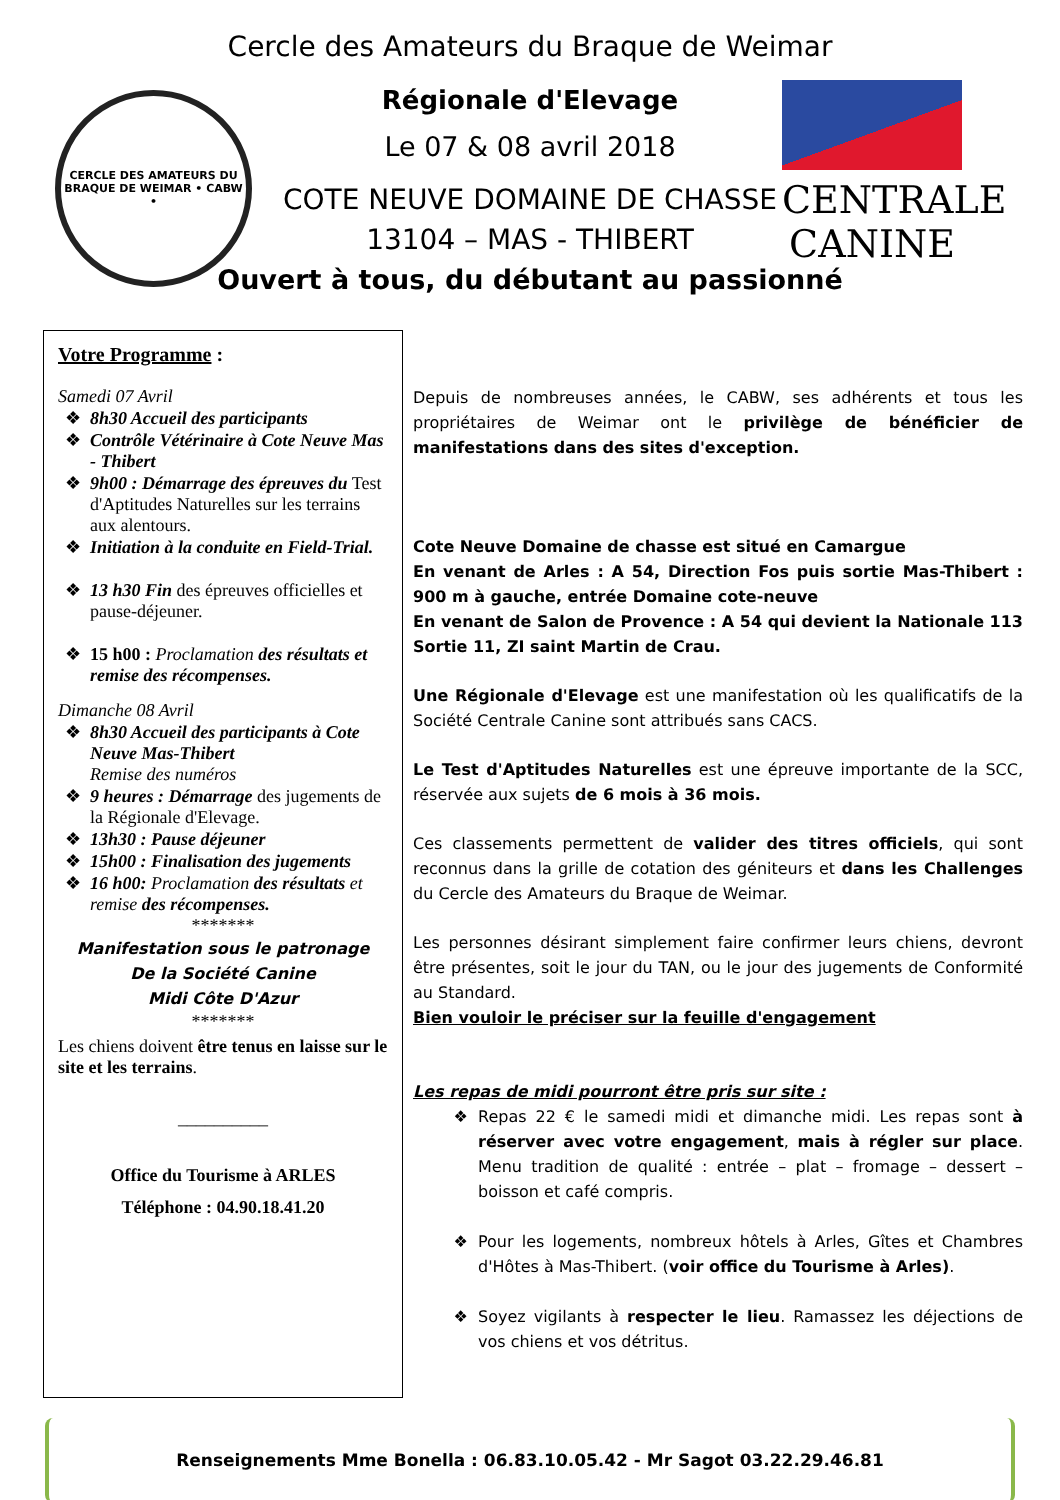CERCLE DES AMATEURS DU BRAQUE DE WEIMAR • CABW •
CENTRALE
CANINE
Cercle des Amateurs du Braque de Weimar
Régionale d'Elevage
Le 07 & 08 avril 2018
COTE NEUVE DOMAINE DE CHASSE
13104 – MAS - THIBERT
Ouvert à tous, du débutant au passionné
Votre Programme :
Samedi 07 Avril
8h30 Accueil des participants
Contrôle Vétérinaire à Cote Neuve Mas - Thibert
9h00 : Démarrage des épreuves du Test d'Aptitudes Naturelles sur les terrains aux alentours.
Initiation à la conduite en Field-Trial.
13 h30 Fin des épreuves officielles et pause-déjeuner.
15 h00 : Proclamation des résultats et remise des récompenses.
Dimanche 08 Avril
8h30 Accueil des participants à Cote Neuve Mas-Thibert
Remise des numéros
9 heures : Démarrage des jugements de la Régionale d'Elevage.
13h30 : Pause déjeuner
15h00 : Finalisation des jugements
16 h00: Proclamation des résultats et remise des récompenses.
*******
Manifestation sous le patronage
De la Société Canine
Midi Côte D'Azur
*******
Les chiens doivent être tenus en laisse sur le site et les terrains.
__________
Office du Tourisme à ARLES
Téléphone : 04.90.18.41.20
Depuis de nombreuses années, le CABW, ses adhérents et tous les propriétaires de Weimar ont le privilège de bénéficier de manifestations dans des sites d'exception.
Cote Neuve Domaine de chasse est situé en Camargue
En venant de Arles : A 54, Direction Fos puis sortie Mas-Thibert : 900 m à gauche, entrée Domaine cote-neuve
En venant de Salon de Provence : A 54 qui devient la Nationale 113 Sortie 11, ZI saint Martin de Crau.
Une Régionale d'Elevage est une manifestation où les qualificatifs de la Société Centrale Canine sont attribués sans CACS.
Le Test d'Aptitudes Naturelles est une épreuve importante de la SCC, réservée aux sujets de 6 mois à 36 mois.
Ces classements permettent de valider des titres officiels, qui sont reconnus dans la grille de cotation des géniteurs et dans les Challenges du Cercle des Amateurs du Braque de Weimar.
Les personnes désirant simplement faire confirmer leurs chiens, devront être présentes, soit le jour du TAN, ou le jour des jugements de Conformité au Standard.
Bien vouloir le préciser sur la feuille d'engagement
Les repas de midi pourront être pris sur site :
Repas 22 € le samedi midi et dimanche midi. Les repas sont à réserver avec votre engagement, mais à régler sur place. Menu tradition de qualité : entrée – plat – fromage – dessert – boisson et café compris.
Pour les logements, nombreux hôtels à Arles, Gîtes et Chambres d'Hôtes à Mas-Thibert. (voir office du Tourisme à Arles).
Soyez vigilants à respecter le lieu. Ramassez les déjections de vos chiens et vos détritus.
Renseignements Mme Bonella : 06.83.10.05.42 - Mr Sagot 03.22.29.46.81